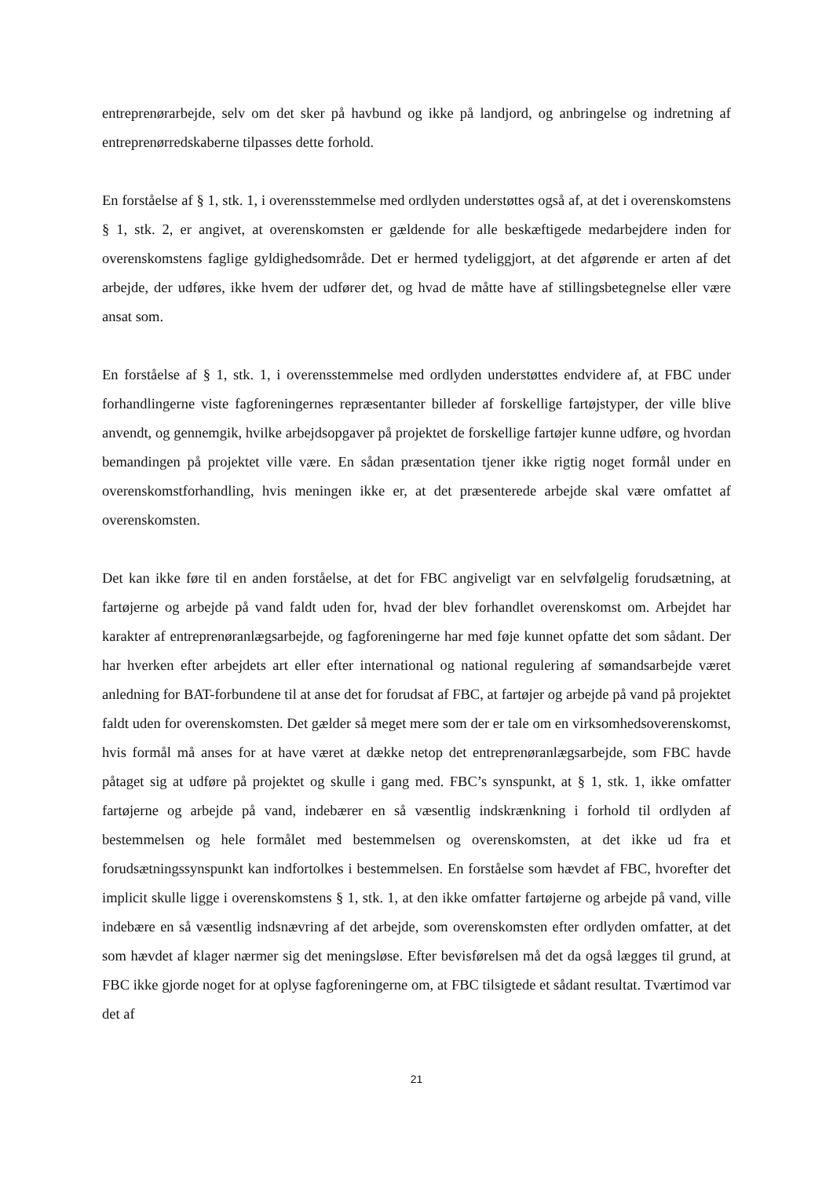entreprenørarbejde, selv om det sker på havbund og ikke på landjord, og anbringelse og indretning af entreprenørredskaberne tilpasses dette forhold.
En forståelse af § 1, stk. 1, i overensstemmelse med ordlyden understøttes også af, at det i overenskomstens § 1, stk. 2, er angivet, at overenskomsten er gældende for alle beskæftigede medarbejdere inden for overenskomstens faglige gyldighedsområde. Det er hermed tydeliggjort, at det afgørende er arten af det arbejde, der udføres, ikke hvem der udfører det, og hvad de måtte have af stillingsbetegnelse eller være ansat som.
En forståelse af § 1, stk. 1, i overensstemmelse med ordlyden understøttes endvidere af, at FBC under forhandlingerne viste fagforeningernes repræsentanter billeder af forskellige fartøjstyper, der ville blive anvendt, og gennemgik, hvilke arbejdsopgaver på projektet de forskellige fartøjer kunne udføre, og hvordan bemandingen på projektet ville være. En sådan præsentation tjener ikke rigtig noget formål under en overenskomstforhandling, hvis meningen ikke er, at det præsenterede arbejde skal være omfattet af overenskomsten.
Det kan ikke føre til en anden forståelse, at det for FBC angiveligt var en selvfølgelig forudsætning, at fartøjerne og arbejde på vand faldt uden for, hvad der blev forhandlet overenskomst om. Arbejdet har karakter af entreprenøranlægsarbejde, og fagforeningerne har med føje kunnet opfatte det som sådant. Der har hverken efter arbejdets art eller efter international og national regulering af sømandsarbejde været anledning for BAT-forbundene til at anse det for forudsat af FBC, at fartøjer og arbejde på vand på projektet faldt uden for overenskomsten. Det gælder så meget mere som der er tale om en virksomhedsoverenskomst, hvis formål må anses for at have været at dække netop det entreprenøranlægsarbejde, som FBC havde påtaget sig at udføre på projektet og skulle i gang med. FBC’s synspunkt, at § 1, stk. 1, ikke omfatter fartøjerne og arbejde på vand, indebærer en så væsentlig indskrænkning i forhold til ordlyden af bestemmelsen og hele formålet med bestemmelsen og overenskomsten, at det ikke ud fra et forudsætningssynspunkt kan indfortolkes i bestemmelsen. En forståelse som hævdet af FBC, hvorefter det implicit skulle ligge i overenskomstens § 1, stk. 1, at den ikke omfatter fartøjerne og arbejde på vand, ville indebære en så væsentlig indsnævring af det arbejde, som overenskomsten efter ordlyden omfatter, at det som hævdet af klager nærmer sig det meningsløse. Efter bevisførelsen må det da også lægges til grund, at FBC ikke gjorde noget for at oplyse fagforeningerne om, at FBC tilsigtede et sådant resultat. Tværtimod var det af
21